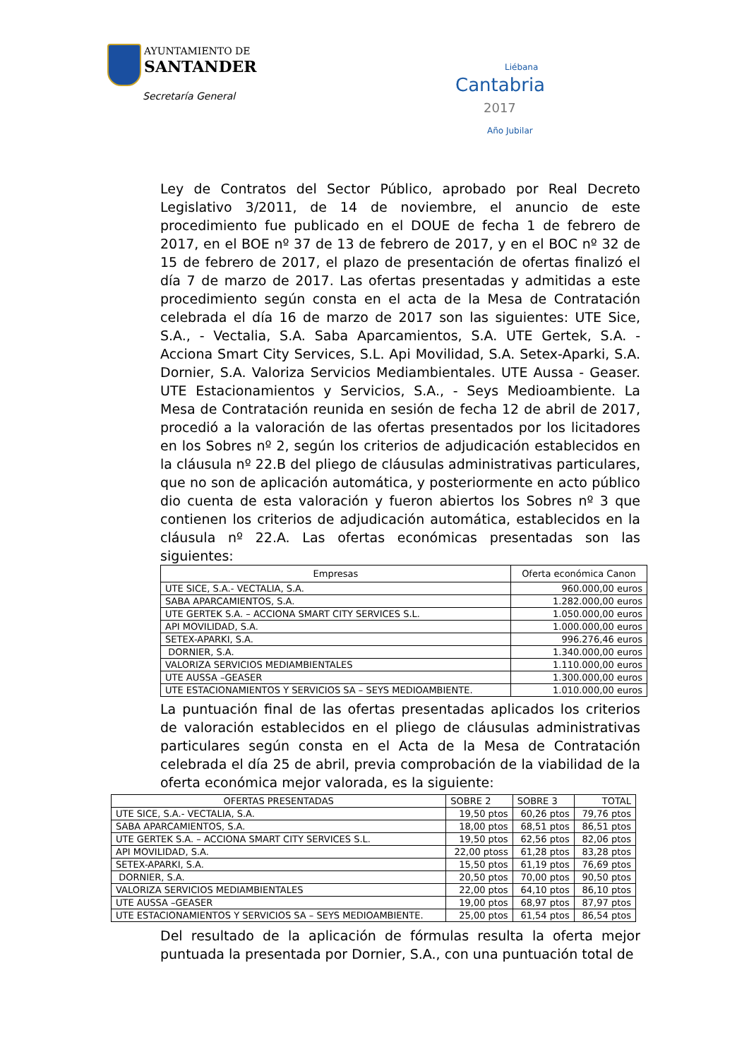AYUNTAMIENTO DE
SANTANDER
Secretaría General
Liébana
Cantabria
2017
Año Jubilar
Ley de Contratos del Sector Público, aprobado por Real Decreto Legislativo 3/2011, de 14 de noviembre, el anuncio de este procedimiento fue publicado en el DOUE de fecha 1 de febrero de 2017, en el BOE nº 37 de 13 de febrero de 2017, y en el BOC nº 32 de 15 de febrero de 2017, el plazo de presentación de ofertas finalizó el día 7 de marzo de 2017. Las ofertas presentadas y admitidas a este procedimiento según consta en el acta de la Mesa de Contratación celebrada el día 16 de marzo de 2017 son las siguientes: UTE Sice, S.A., - Vectalia, S.A. Saba Aparcamientos, S.A. UTE Gertek, S.A. - Acciona Smart City Services, S.L. Api Movilidad, S.A. Setex-Aparki, S.A. Dornier, S.A. Valoriza Servicios Mediambientales. UTE Aussa - Geaser. UTE Estacionamientos y Servicios, S.A., - Seys Medioambiente. La Mesa de Contratación reunida en sesión de fecha 12 de abril de 2017, procedió a la valoración de las ofertas presentados por los licitadores en los Sobres nº 2, según los criterios de adjudicación establecidos en la cláusula nº 22.B del pliego de cláusulas administrativas particulares, que no son de aplicación automática, y posteriormente en acto público dio cuenta de esta valoración y fueron abiertos los Sobres nº 3 que contienen los criterios de adjudicación automática, establecidos en la cláusula nº 22.A. Las ofertas económicas presentadas son las siguientes:
| Empresas | Oferta económica Canon |
| --- | --- |
| UTE SICE, S.A.- VECTALIA, S.A. | 960.000,00 euros |
| SABA APARCAMIENTOS, S.A. | 1.282.000,00 euros |
| UTE GERTEK S.A. – ACCIONA SMART CITY SERVICES S.L. | 1.050.000,00 euros |
| API MOVILIDAD, S.A. | 1.000.000,00 euros |
| SETEX-APARKI, S.A. | 996.276,46 euros |
| DORNIER, S.A. | 1.340.000,00 euros |
| VALORIZA SERVICIOS MEDIAMBIENTALES | 1.110.000,00 euros |
| UTE AUSSA –GEASER | 1.300.000,00 euros |
| UTE ESTACIONAMIENTOS Y SERVICIOS SA – SEYS MEDIOAMBIENTE. | 1.010.000,00 euros |
La puntuación final de las ofertas presentadas aplicados los criterios de valoración establecidos en el pliego de cláusulas administrativas particulares según consta en el Acta de la Mesa de Contratación celebrada el día 25 de abril, previa comprobación de la viabilidad de la oferta económica mejor valorada, es la siguiente:
| OFERTAS PRESENTADAS | SOBRE 2 | SOBRE 3 | TOTAL |
| --- | --- | --- | --- |
| UTE SICE, S.A.- VECTALIA, S.A. | 19,50 ptos | 60,26 ptos | 79,76 ptos |
| SABA APARCAMIENTOS, S.A. | 18,00 ptos | 68,51 ptos | 86,51 ptos |
| UTE GERTEK S.A. – ACCIONA SMART CITY SERVICES S.L. | 19,50 ptos | 62,56 ptos | 82,06 ptos |
| API MOVILIDAD, S.A. | 22,00 ptoss | 61,28 ptos | 83,28 ptos |
| SETEX-APARKI, S.A. | 15,50 ptos | 61,19 ptos | 76,69 ptos |
| DORNIER, S.A. | 20,50 ptos | 70,00 ptos | 90,50 ptos |
| VALORIZA SERVICIOS MEDIAMBIENTALES | 22,00 ptos | 64,10 ptos | 86,10 ptos |
| UTE AUSSA –GEASER | 19,00 ptos | 68,97 ptos | 87,97 ptos |
| UTE ESTACIONAMIENTOS Y SERVICIOS SA – SEYS MEDIOAMBIENTE. | 25,00 ptos | 61,54 ptos | 86,54 ptos |
Del resultado de la aplicación de fórmulas resulta la oferta mejor puntuada la presentada por Dornier, S.A., con una puntuación total de